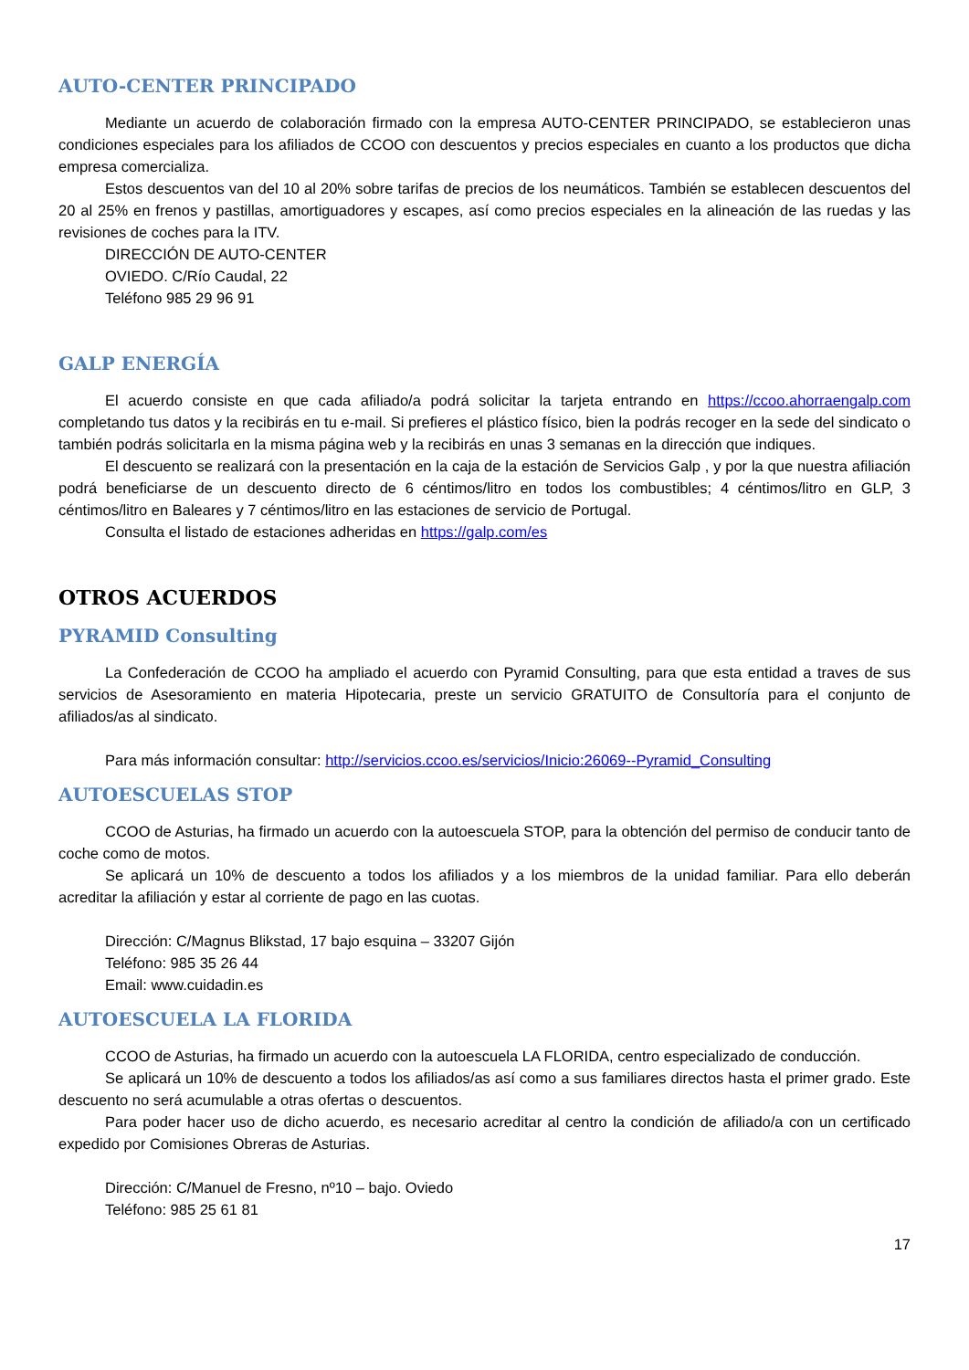AUTO-CENTER PRINCIPADO
Mediante un acuerdo de colaboración firmado con la empresa AUTO-CENTER PRINCIPADO, se establecieron unas condiciones especiales para los afiliados de CCOO con descuentos y precios especiales en cuanto a los productos que dicha empresa comercializa.
Estos descuentos van del 10 al 20% sobre tarifas de precios de los neumáticos. También se establecen descuentos del 20 al 25% en frenos y pastillas, amortiguadores y escapes, así como precios especiales en la alineación de las ruedas y las revisiones de coches para la ITV.
DIRECCIÓN DE AUTO-CENTER
OVIEDO. C/Río Caudal, 22
Teléfono 985 29 96 91
GALP ENERGÍA
El acuerdo consiste en que cada afiliado/a podrá solicitar la tarjeta entrando en https://ccoo.ahorraengalp.com completando tus datos y la recibirás en tu e-mail. Si prefieres el plástico físico, bien la podrás recoger en la sede del sindicato o también podrás solicitarla en la misma página web y la recibirás en unas 3 semanas en la dirección que indiques.
El descuento se realizará con la presentación en la caja de la estación de Servicios Galp , y por la que nuestra afiliación podrá beneficiarse de un descuento directo de 6 céntimos/litro en todos los combustibles; 4 céntimos/litro en GLP, 3 céntimos/litro en Baleares y 7 céntimos/litro en las estaciones de servicio de Portugal.
Consulta el listado de estaciones adheridas en https://galp.com/es
OTROS ACUERDOS
PYRAMID Consulting
La Confederación de CCOO ha ampliado el acuerdo con Pyramid Consulting, para que esta entidad a traves de sus servicios de Asesoramiento en materia Hipotecaria, preste un servicio GRATUITO de Consultoría para el conjunto de afiliados/as al sindicato.
Para más información consultar: http://servicios.ccoo.es/servicios/Inicio:26069--Pyramid_Consulting
AUTOESCUELAS STOP
CCOO de Asturias, ha firmado un acuerdo con la autoescuela STOP, para la obtención del permiso de conducir tanto de coche como de motos.
Se aplicará un 10% de descuento a todos los afiliados y a los miembros de la unidad familiar. Para ello deberán acreditar la afiliación y estar al corriente de pago en las cuotas.
Dirección: C/Magnus Blikstad, 17 bajo esquina – 33207 Gijón
Teléfono: 985 35 26 44
Email: www.cuidadin.es
AUTOESCUELA LA FLORIDA
CCOO de Asturias, ha firmado un acuerdo con la autoescuela LA FLORIDA, centro especializado de conducción.
Se aplicará un 10% de descuento a todos los afiliados/as así como a sus familiares directos hasta el primer grado. Este descuento no será acumulable a otras ofertas o descuentos.
Para poder hacer uso de dicho acuerdo, es necesario acreditar al centro la condición de afiliado/a con un certificado expedido por Comisiones Obreras de Asturias.
Dirección: C/Manuel de Fresno, nº10 – bajo. Oviedo
Teléfono: 985 25 61 81
17